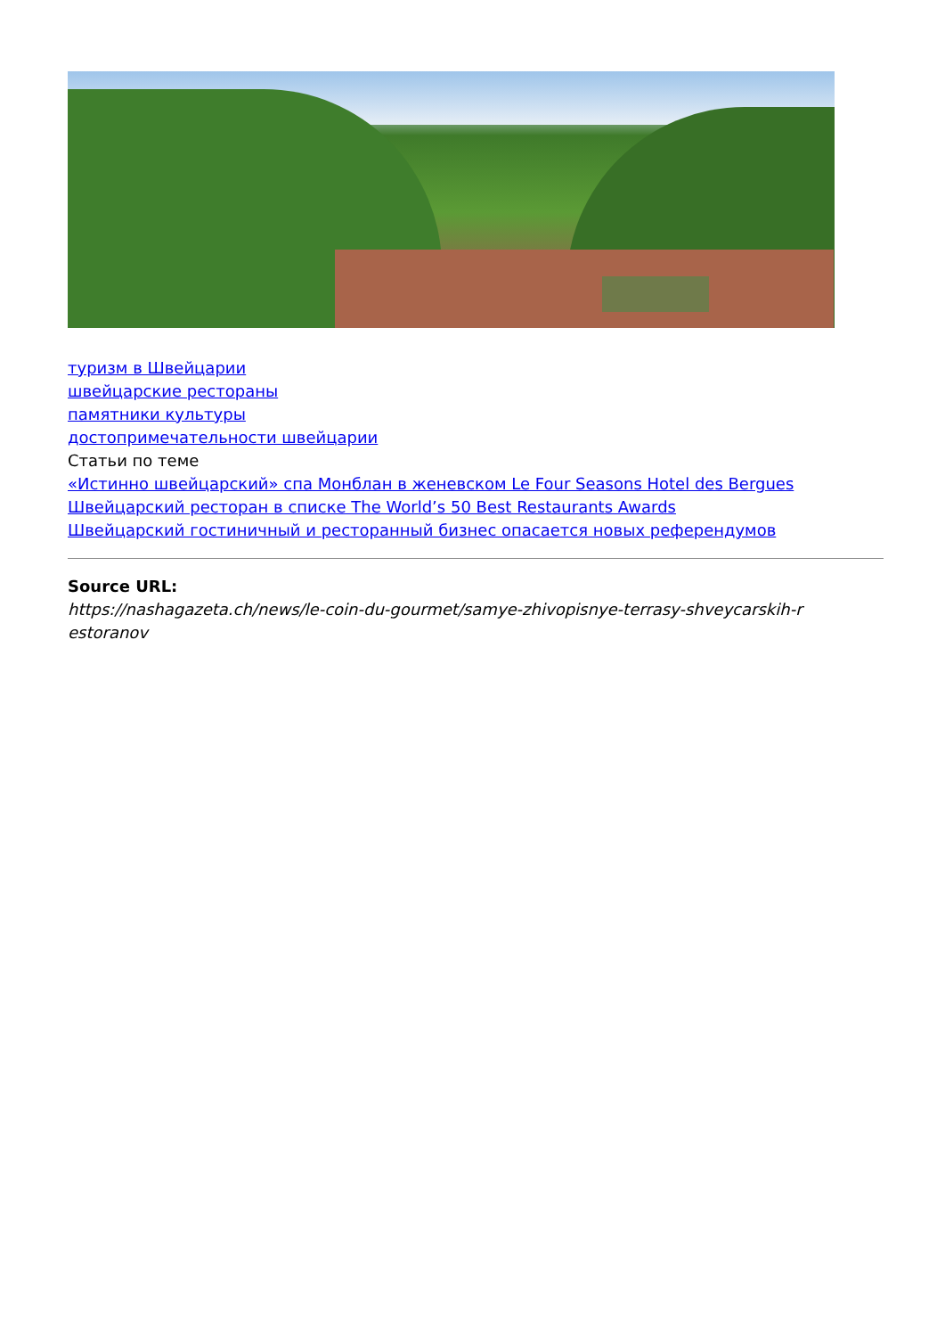туризм в Швейцарии
швейцарские рестораны
памятники культуры
достопримечательности швейцарии
Статьи по теме
«Истинно швейцарский» спа Монблан в женевском Le Four Seasons Hotel des Bergues
Швейцарский ресторан в списке The World’s 50 Best Restaurants Awards
Швейцарский гостиничный и ресторанный бизнес опасается новых референдумов
Source URL:
https://nashagazeta.ch/news/le-coin-du-gourmet/samye-zhivopisnye-terrasy-shveycarskih-r estoranov